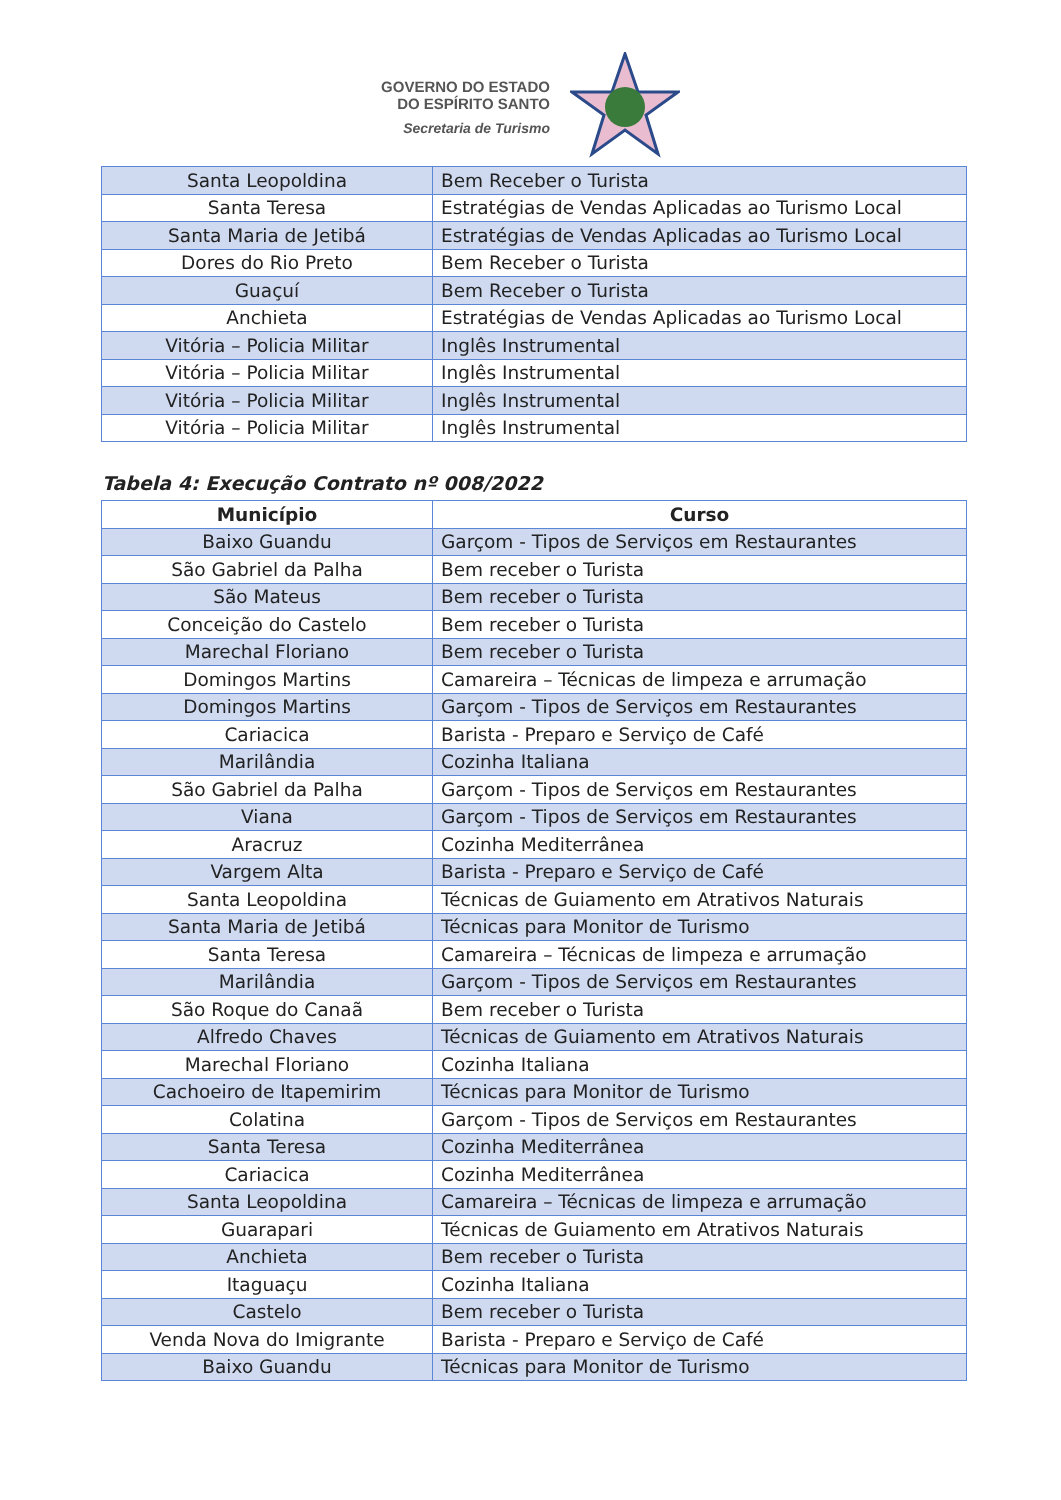GOVERNO DO ESTADO
DO ESPÍRITO SANTO
Secretaria de Turismo
| Santa Leopoldina | Bem Receber o Turista |
| Santa Teresa | Estratégias de Vendas Aplicadas ao Turismo Local |
| Santa Maria de Jetibá | Estratégias de Vendas Aplicadas ao Turismo Local |
| Dores do Rio Preto | Bem Receber o Turista |
| Guaçuí | Bem Receber o Turista |
| Anchieta | Estratégias de Vendas Aplicadas ao Turismo Local |
| Vitória – Policia Militar | Inglês Instrumental |
| Vitória – Policia Militar | Inglês Instrumental |
| Vitória – Policia Militar | Inglês Instrumental |
| Vitória – Policia Militar | Inglês Instrumental |
Tabela 4: Execução Contrato nº 008/2022
| Município | Curso |
| --- | --- |
| Baixo Guandu | Garçom - Tipos de Serviços em Restaurantes |
| São Gabriel da Palha | Bem receber o Turista |
| São Mateus | Bem receber o Turista |
| Conceição do Castelo | Bem receber o Turista |
| Marechal Floriano | Bem receber o Turista |
| Domingos Martins | Camareira – Técnicas de limpeza e arrumação |
| Domingos Martins | Garçom - Tipos de Serviços em Restaurantes |
| Cariacica | Barista - Preparo e Serviço de Café |
| Marilândia | Cozinha Italiana |
| São Gabriel da Palha | Garçom - Tipos de Serviços em Restaurantes |
| Viana | Garçom - Tipos de Serviços em Restaurantes |
| Aracruz | Cozinha Mediterrânea |
| Vargem Alta | Barista - Preparo e Serviço de Café |
| Santa Leopoldina | Técnicas de Guiamento em Atrativos Naturais |
| Santa Maria de Jetibá | Técnicas para Monitor de Turismo |
| Santa Teresa | Camareira – Técnicas de limpeza e arrumação |
| Marilândia | Garçom - Tipos de Serviços em Restaurantes |
| São Roque do Canaã | Bem receber o Turista |
| Alfredo Chaves | Técnicas de Guiamento em Atrativos Naturais |
| Marechal Floriano | Cozinha Italiana |
| Cachoeiro de Itapemirim | Técnicas para Monitor de Turismo |
| Colatina | Garçom - Tipos de Serviços em Restaurantes |
| Santa Teresa | Cozinha Mediterrânea |
| Cariacica | Cozinha Mediterrânea |
| Santa Leopoldina | Camareira – Técnicas de limpeza e arrumação |
| Guarapari | Técnicas de Guiamento em Atrativos Naturais |
| Anchieta | Bem receber o Turista |
| Itaguaçu | Cozinha Italiana |
| Castelo | Bem receber o Turista |
| Venda Nova do Imigrante | Barista - Preparo e Serviço de Café |
| Baixo Guandu | Técnicas para Monitor de Turismo |